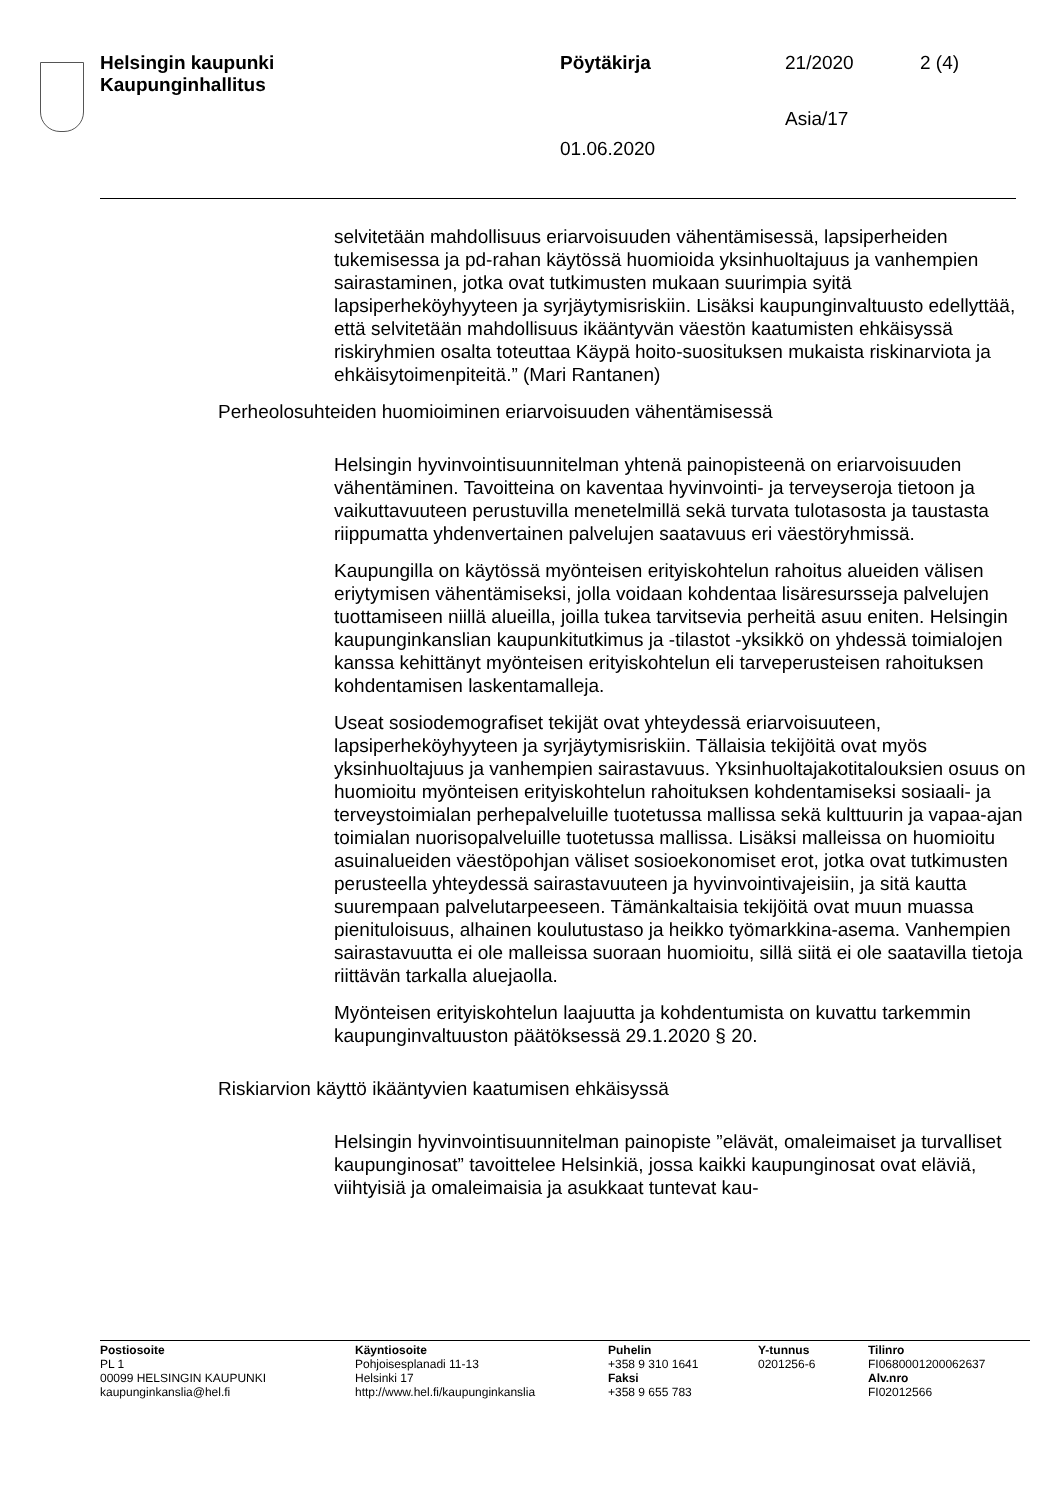| Helsingin kaupunki Kaupunginhallitus | Pöytäkirja | 21/2020 | 2 (4) |
| | | Asia/17 | |
| | 01.06.2020 | | |
selvitetään mahdollisuus eriarvoisuuden vähentämisessä, lapsiperheiden tukemisessa ja pd-rahan käytössä huomioida yksinhuoltajuus ja vanhempien sairastaminen, jotka ovat tutkimusten mukaan suurimpia syitä lapsiperheköyhyyteen ja syrjäytymisriskiin. Lisäksi kaupunginvaltuusto edellyttää, että selvitetään mahdollisuus ikääntyvän väestön kaatumisten ehkäisyssä riskiryhmien osalta toteuttaa Käypä hoito-suosituksen mukaista riskinarviota ja ehkäisytoimenpiteitä.” (Mari Rantanen)
Perheolosuhteiden huomioiminen eriarvoisuuden vähentämisessä
Helsingin hyvinvointisuunnitelman yhtenä painopisteenä on eriarvoisuuden vähentäminen. Tavoitteina on kaventaa hyvinvointi- ja terveyseroja tietoon ja vaikuttavuuteen perustuvilla menetelmillä sekä turvata tulotasosta ja taustasta riippumatta yhdenvertainen palvelujen saatavuus eri väestöryhmissä.
Kaupungilla on käytössä myönteisen erityiskohtelun rahoitus alueiden välisen eriytymisen vähentämiseksi, jolla voidaan kohdentaa lisäresursseja palvelujen tuottamiseen niillä alueilla, joilla tukea tarvitsevia perheitä asuu eniten. Helsingin kaupunginkanslian kaupunkitutkimus ja -tilastot -yksikkö on yhdessä toimialojen kanssa kehittänyt myönteisen erityiskohtelun eli tarveperusteisen rahoituksen kohdentamisen laskentamalleja.
Useat sosiodemografiset tekijät ovat yhteydessä eriarvoisuuteen, lapsiperheköyhyyteen ja syrjäytymisriskiin. Tällaisia tekijöitä ovat myös yksinhuoltajuus ja vanhempien sairastavuus. Yksinhuoltajakotitalouksien osuus on huomioitu myönteisen erityiskohtelun rahoituksen kohdentamiseksi sosiaali- ja terveystoimialan perhepalveluille tuotetussa mallissa sekä kulttuurin ja vapaa-ajan toimialan nuorisopalveluille tuotetussa mallissa. Lisäksi malleissa on huomioitu asuinalueiden väestöpohjan väliset sosioekonomiset erot, jotka ovat tutkimusten perusteella yhteydessä sairastavuuteen ja hyvinvointivajeisiin, ja sitä kautta suurempaan palvelutarpeeseen. Tämänkaltaisia tekijöitä ovat muun muassa pienituloisuus, alhainen koulutustaso ja heikko työmarkkina-asema. Vanhempien sairastavuutta ei ole malleissa suoraan huomioitu, sillä siitä ei ole saatavilla tietoja riittävän tarkalla aluejaolla.
Myönteisen erityiskohtelun laajuutta ja kohdentumista on kuvattu tarkemmin kaupunginvaltuuston päätöksessä 29.1.2020 § 20.
Riskiarvion käyttö ikääntyvien kaatumisen ehkäisyssä
Helsingin hyvinvointisuunnitelman painopiste ”elävät, omaleimaiset ja turvalliset kaupunginosat” tavoittelee Helsinkiä, jossa kaikki kaupunginosat ovat eläviä, viihtyisiä ja omaleimaisia ja asukkaat tuntevat kau-
| Postiosoite PL 1 00099 HELSINGIN KAUPUNKI kaupunginkanslia@hel.fi | Käyntiosoite Pohjoisesplanadi 11-13 Helsinki 17 http://www.hel.fi/kaupunginkanslia | Puhelin +358 9 310 1641 Faksi +358 9 655 783 | Y-tunnus 0201256-6 | Tilinro FI0680001200062637 Alv.nro FI02012566 |